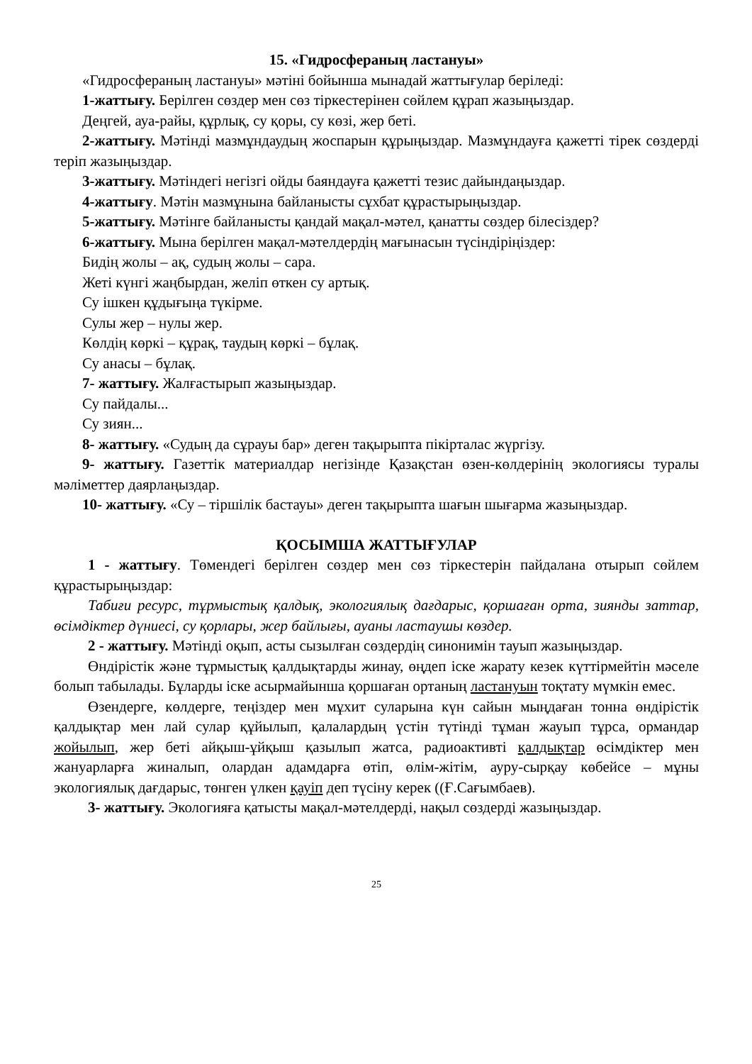15. «Гидросфераның ластануы»
«Гидросфераның ластануы» мәтіні бойынша мынадай жаттығулар беріледі:
1-жаттығу. Берілген сөздер мен сөз тіркестерінен сөйлем құрап жазыңыздар.
Деңгей, ауа-райы, құрлық, су қоры, су көзі, жер беті.
2-жаттығу. Мәтінді мазмұндаудың жоспарын құрыңыздар. Мазмұндауға қажетті тірек сөздерді теріп жазыңыздар.
3-жаттығу. Мәтіндегі негізгі ойды баяндауға қажетті тезис дайындаңыздар.
4-жаттығу. Мәтін мазмұнына байланысты сұхбат құрастырыңыздар.
5-жаттығу. Мәтінге байланысты қандай мақал-мәтел, қанатты сөздер білесіздер?
6-жаттығу. Мына берілген мақал-мәтелдердің мағынасын түсіндіріңіздер:
Бидің жолы – ақ, судың жолы – сара.
Жеті күнгі жаңбырдан, желіп өткен су артық.
Су ішкен құдығыңа түкірме.
Сулы жер – нулы жер.
Көлдің көркі – құрақ, таудың көркі – бұлақ.
Су анасы – бұлақ.
7- жаттығу. Жалғастырып жазыңыздар.
Су пайдалы...
Су зиян...
8- жаттығу. «Судың да сұрауы бар» деген тақырыпта пікірталас жүргізу.
9- жаттығу. Газеттік материалдар негізінде Қазақстан өзен-көлдерінің экологиясы туралы мәліметтер даярлаңыздар.
10- жаттығу. «Су – тіршілік бастауы» деген тақырыпта шағын шығарма жазыңыздар.
ҚОСЫМША ЖАТТЫҒУЛАР
1 - жаттығу. Төмендегі берілген сөздер мен сөз тіркестерін пайдалана отырып сөйлем құрастырыңыздар:
Табиғи ресурс, тұрмыстық қалдық, экологиялық дағдарыс, қоршаған орта, зиянды заттар, өсімдіктер дүниесі, су қорлары, жер байлығы, ауаны ластаушы көздер.
2 - жаттығу. Мәтінді оқып, асты сызылған сөздердің синонимін тауып жазыңыздар.
Өндірістік және тұрмыстық қалдықтарды жинау, өңдеп іске жарату кезек күттірмейтін мәселе болып табылады. Бұларды іске асырмайынша қоршаған ортаның ластануын тоқтату мүмкін емес.
Өзендерге, көлдерге, теңіздер мен мұхит суларына күн сайын мыңдаған тонна өндірістік қалдықтар мен лай сулар құйылып, қалалардың үстін түтінді тұман жауып тұрса, ормандар жойылып, жер беті айқыш-ұйқыш қазылып жатса, радиоактивті қалдықтар өсімдіктер мен жануарларға жиналып, олардан адамдарға өтіп, өлім-жітім, ауру-сырқау көбейсе – мұны экологиялық дағдарыс, төнген үлкен қауіп деп түсіну керек ((Ғ.Сағымбаев).
3- жаттығу. Экологияға қатысты мақал-мәтелдерді, нақыл сөздерді жазыңыздар.
25